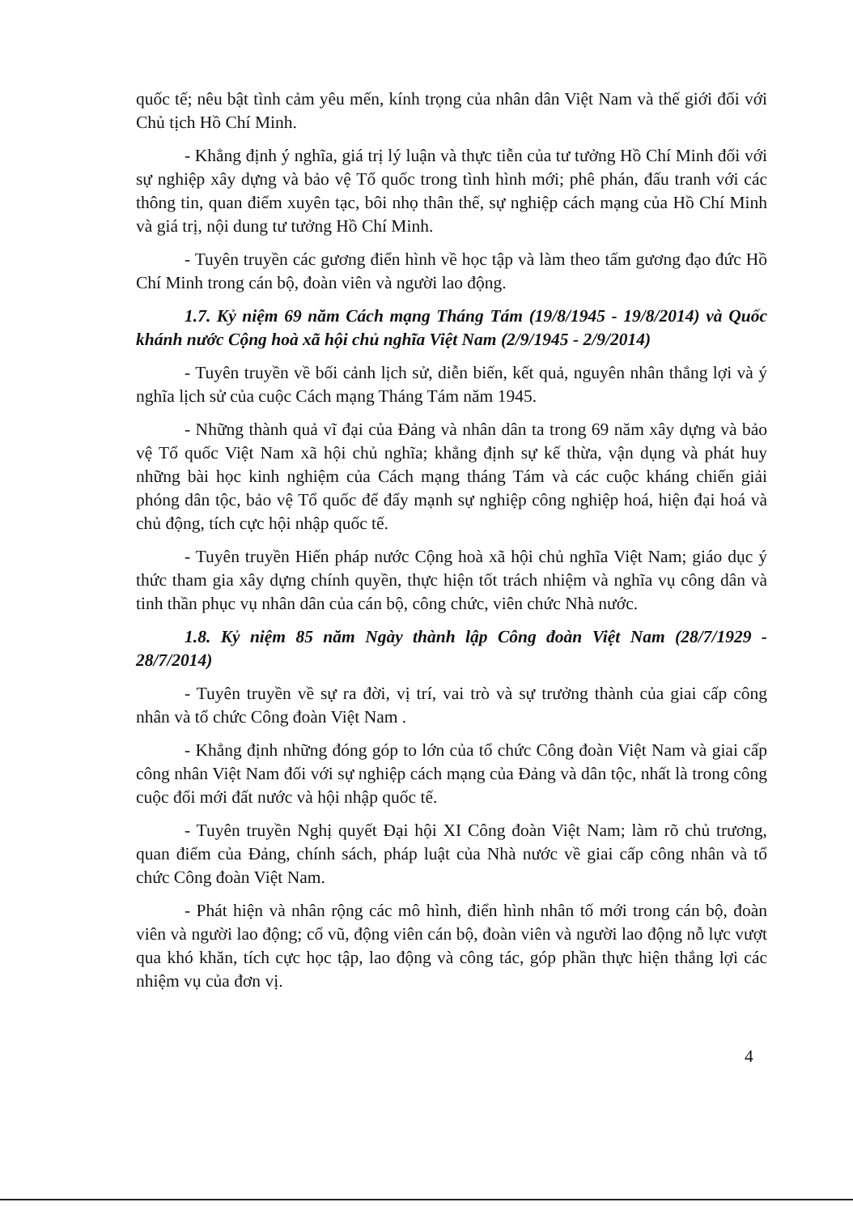quốc tế; nêu bật tình cảm yêu mến, kính trọng của nhân dân Việt Nam và thế giới đối với Chủ tịch Hồ Chí Minh.
- Khẳng định ý nghĩa, giá trị lý luận và thực tiễn của tư tưởng Hồ Chí Minh đối với sự nghiệp xây dựng và bảo vệ Tổ quốc trong tình hình mới; phê phán, đấu tranh với các thông tin, quan điểm xuyên tạc, bôi nhọ thân thế, sự nghiệp cách mạng của Hồ Chí Minh và giá trị, nội dung tư tưởng Hồ Chí Minh.
- Tuyên truyền các gương điển hình về học tập và làm theo tấm gương đạo đức Hồ Chí Minh trong cán bộ, đoàn viên và người lao động.
1.7. Kỷ niệm 69 năm Cách mạng Tháng Tám (19/8/1945 - 19/8/2014) và Quốc khánh nước Cộng hoà xã hội chủ nghĩa Việt Nam (2/9/1945 - 2/9/2014)
- Tuyên truyền về bối cảnh lịch sử, diễn biến, kết quả, nguyên nhân thắng lợi và ý nghĩa lịch sử của cuộc Cách mạng Tháng Tám năm 1945.
- Những thành quả vĩ đại của Đảng và nhân dân ta trong 69 năm xây dựng và bảo vệ Tổ quốc Việt Nam xã hội chủ nghĩa; khẳng định sự kế thừa, vận dụng và phát huy những bài học kinh nghiệm của Cách mạng tháng Tám và các cuộc kháng chiến giải phóng dân tộc, bảo vệ Tổ quốc để đẩy mạnh sự nghiệp công nghiệp hoá, hiện đại hoá và chủ động, tích cực hội nhập quốc tế.
- Tuyên truyền Hiến pháp nước Cộng hoà xã hội chủ nghĩa Việt Nam; giáo dục ý thức tham gia xây dựng chính quyền, thực hiện tốt trách nhiệm và nghĩa vụ công dân và tinh thần phục vụ nhân dân của cán bộ, công chức, viên chức Nhà nước.
1.8. Kỷ niệm 85 năm Ngày thành lập Công đoàn Việt Nam (28/7/1929 - 28/7/2014)
- Tuyên truyền về sự ra đời, vị trí, vai trò và sự trưởng thành của giai cấp công nhân và tổ chức Công đoàn Việt Nam .
- Khẳng định những đóng góp to lớn của tổ chức Công đoàn Việt Nam và giai cấp công nhân Việt Nam đối với sự nghiệp cách mạng của Đảng và dân tộc, nhất là trong công cuộc đổi mới đất nước và hội nhập quốc tế.
- Tuyên truyền Nghị quyết Đại hội XI Công đoàn Việt Nam; làm rõ chủ trương, quan điểm của Đảng, chính sách, pháp luật của Nhà nước về giai cấp công nhân và tổ chức Công đoàn Việt Nam.
- Phát hiện và nhân rộng các mô hình, điển hình nhân tố mới trong cán bộ, đoàn viên và người lao động; cổ vũ, động viên cán bộ, đoàn viên và người lao động nỗ lực vượt qua khó khăn, tích cực học tập, lao động và công tác, góp phần thực hiện thắng lợi các nhiệm vụ của đơn vị.
4